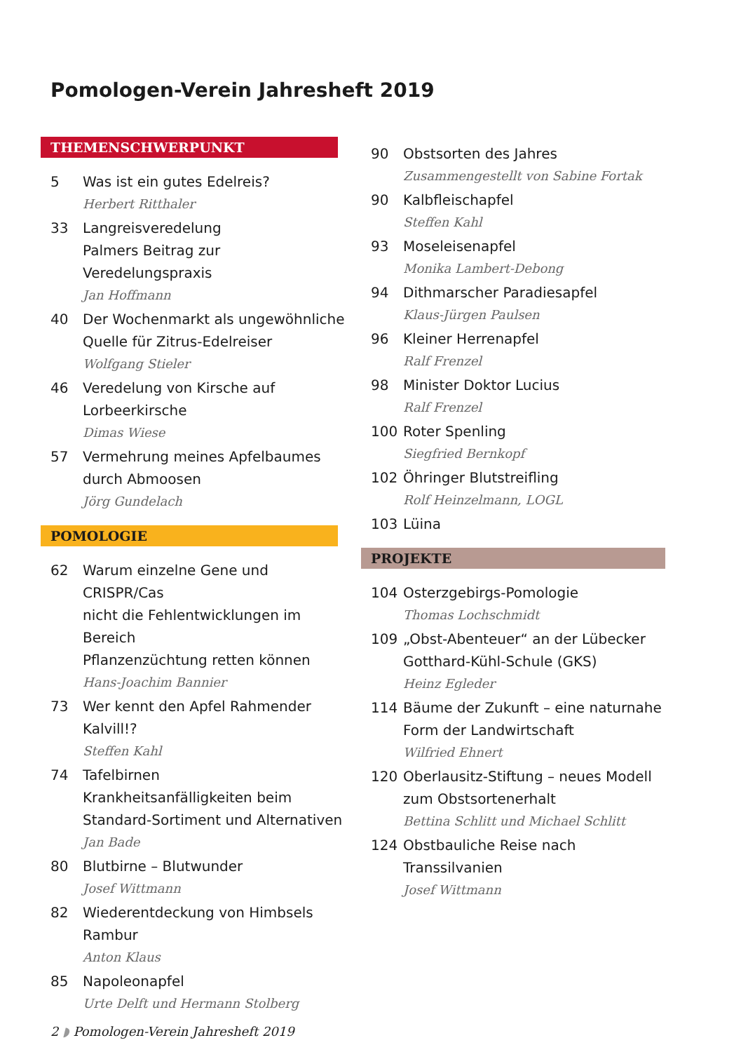Pomologen-Verein Jahresheft 2019
THEMENSCHWERPUNKT
5 Was ist ein gutes Edelreis?
Herbert Ritthaler
33 Langreisveredelung
Palmers Beitrag zur Veredelungspraxis
Jan Hoffmann
40 Der Wochenmarkt als ungewöhnliche
Quelle für Zitrus-Edelreiser
Wolfgang Stieler
46 Veredelung von Kirsche auf
Lorbeerkirsche
Dimas Wiese
57 Vermehrung meines Apfelbaumes
durch Abmoosen
Jörg Gundelach
POMOLOGIE
62 Warum einzelne Gene und CRISPR/Cas
nicht die Fehlentwicklungen im Bereich
Pflanzenzüchtung retten können
Hans-Joachim Bannier
73 Wer kennt den Apfel Rahmender
Kalvill!?
Steffen Kahl
74 Tafelbirnen
Krankheitsanfälligkeiten beim
Standard-Sortiment und Alternativen
Jan Bade
80 Blutbirne – Blutwunder
Josef Wittmann
82 Wiederentdeckung von Himbsels
Rambur
Anton Klaus
85 Napoleonapfel
Urte Delft und Hermann Stolberg
90 Obstsorten des Jahres
Zusammengestellt von Sabine Fortak
90 Kalbfleischapfel
Steffen Kahl
93 Moseleisenapfel
Monika Lambert-Debong
94 Dithmarscher Paradiesapfel
Klaus-Jürgen Paulsen
96 Kleiner Herrenapfel
Ralf Frenzel
98 Minister Doktor Lucius
Ralf Frenzel
100 Roter Spenling
Siegfried Bernkopf
102 Öhringer Blutstreifling
Rolf Heinzelmann, LOGL
103 Lüina
PROJEKTE
104 Osterzgebirgs-Pomologie
Thomas Lochschmidt
109 „Obst-Abenteuer“ an der Lübecker
Gotthard-Kühl-Schule (GKS)
Heinz Egleder
114 Bäume der Zukunft – eine naturnahe
Form der Landwirtschaft
Wilfried Ehnert
120 Oberlausitz-Stiftung – neues Modell
zum Obstsortenerhalt
Bettina Schlitt und Michael Schlitt
124 Obstbauliche Reise nach Transsilvanien
Josef Wittmann
2 ◗ Pomologen-Verein Jahresheft 2019